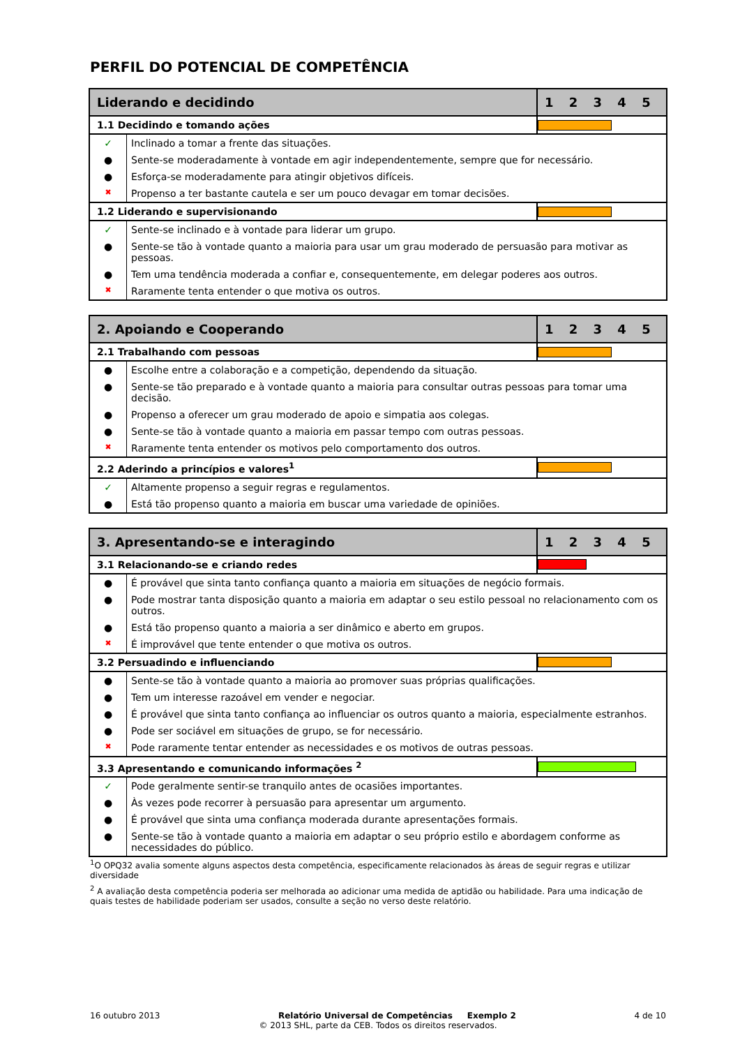PERFIL DO POTENCIAL DE COMPETÊNCIA
| Liderando e decidindo | | 1 2 3 4 5 |
| --- | --- | --- |
| 1.1 Decidindo e tomando ações | | |
| ✓ | Inclinado a tomar a frente das situações. | |
| ● | Sente-se moderadamente à vontade em agir independentemente, sempre que for necessário. | |
| ● | Esforça-se moderadamente para atingir objetivos difíceis. | |
| ✖ | Propenso a ter bastante cautela e ser um pouco devagar em tomar decisões. | |
| 1.2 Liderando e supervisionando | | |
| ✓ | Sente-se inclinado e à vontade para liderar um grupo. | |
| ● | Sente-se tão à vontade quanto a maioria para usar um grau moderado de persuasão para motivar as pessoas. | |
| ● | Tem uma tendência moderada a confiar e, consequentemente, em delegar poderes aos outros. | |
| ✖ | Raramente tenta entender o que motiva os outros. | |
| 2. Apoiando e Cooperando | | 1 2 3 4 5 |
| --- | --- | --- |
| 2.1 Trabalhando com pessoas | | |
| ● | Escolhe entre a colaboração e a competição, dependendo da situação. | |
| ● | Sente-se tão preparado e à vontade quanto a maioria para consultar outras pessoas para tomar uma decisão. | |
| ● | Propenso a oferecer um grau moderado de apoio e simpatia aos colegas. | |
| ● | Sente-se tão à vontade quanto a maioria em passar tempo com outras pessoas. | |
| ✖ | Raramente tenta entender os motivos pelo comportamento dos outros. | |
| 2.2 Aderindo a princípios e valores<sup>1</sup> | | |
| ✓ | Altamente propenso a seguir regras e regulamentos. | |
| ● | Está tão propenso quanto a maioria em buscar uma variedade de opiniões. | |
| 3. Apresentando-se e interagindo | | 1 2 3 4 5 |
| --- | --- | --- |
| 3.1 Relacionando-se e criando redes | | |
| ● | É provável que sinta tanto confiança quanto a maioria em situações de negócio formais. | |
| ● | Pode mostrar tanta disposição quanto a maioria em adaptar o seu estilo pessoal no relacionamento com os outros. | |
| ● | Está tão propenso quanto a maioria a ser dinâmico e aberto em grupos. | |
| ✖ | É improvável que tente entender o que motiva os outros. | |
| 3.2 Persuadindo e influenciando | | |
| ● | Sente-se tão à vontade quanto a maioria ao promover suas próprias qualificações. | |
| ● | Tem um interesse razoável em vender e negociar. | |
| ● | É provável que sinta tanto confiança ao influenciar os outros quanto a maioria, especialmente estranhos. | |
| ● | Pode ser sociável em situações de grupo, se for necessário. | |
| ✖ | Pode raramente tentar entender as necessidades e os motivos de outras pessoas. | |
| 3.3 Apresentando e comunicando informações <sup>2</sup> | | |
| ✓ | Pode geralmente sentir-se tranquilo antes de ocasiões importantes. | |
| ● | Às vezes pode recorrer à persuasão para apresentar um argumento. | |
| ● | É provável que sinta uma confiança moderada durante apresentações formais. | |
| ● | Sente-se tão à vontade quanto a maioria em adaptar o seu próprio estilo e abordagem conforme as necessidades do público. | |
<sup>1</sup> O OPQ32 avalia somente alguns aspectos desta competência, especificamente relacionados às áreas de seguir regras e utilizar diversidade
<sup>2</sup> A avaliação desta competência poderia ser melhorada ao adicionar uma medida de aptidão ou habilidade. Para uma indicação de quais testes de habilidade poderiam ser usados, consulte a seção no verso deste relatório.
16 outubro 2013 Relatório Universal de Competências Exemplo 2 4 de 10
© 2013 SHL, parte da CEB. Todos os direitos reservados.